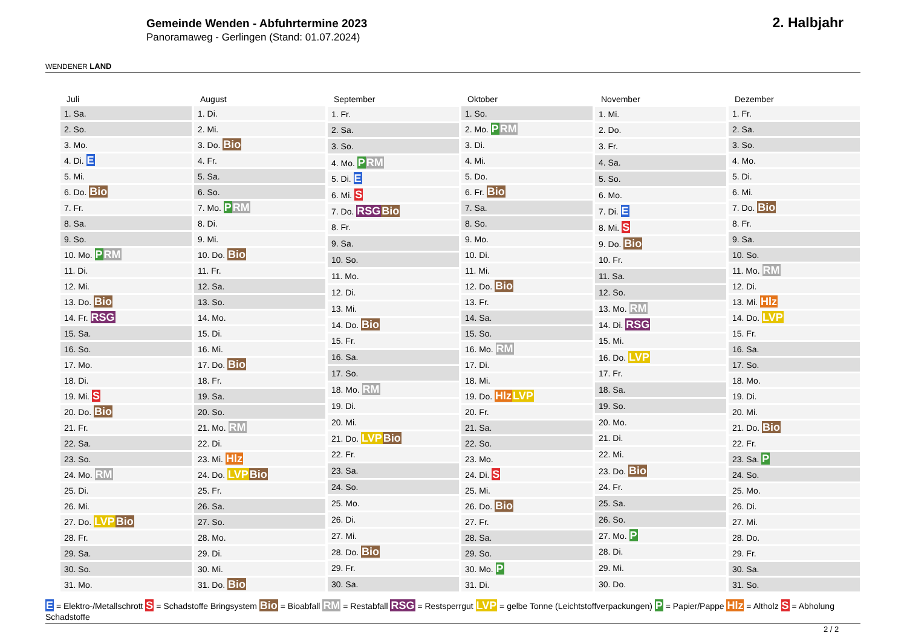WENDENER LAND
Gemeinde Wenden - Abfuhrtermine 2023
Panoramaweg - Gerlingen (Stand: 01.07.2024)
2. Halbjahr
| Juli |
| --- |
| 1. Sa. |
| 2. So. |
| 3. Mo. |
| 4. Di. E |
| 5. Mi. |
| 6. Do. Bio |
| 7. Fr. |
| 8. Sa. |
| 9. So. |
| 10. Mo. P RM |
| 11. Di. |
| 12. Mi. |
| 13. Do. Bio |
| 14. Fr. RSG |
| 15. Sa. |
| 16. So. |
| 17. Mo. |
| 18. Di. |
| 19. Mi. S |
| 20. Do. Bio |
| 21. Fr. |
| 22. Sa. |
| 23. So. |
| 24. Mo. RM |
| 25. Di. |
| 26. Mi. |
| 27. Do. LVP Bio |
| 28. Fr. |
| 29. Sa. |
| 30. So. |
| 31. Mo. |
| August |
| --- |
| 1. Di. |
| 2. Mi. |
| 3. Do. Bio |
| 4. Fr. |
| 5. Sa. |
| 6. So. |
| 7. Mo. P RM |
| 8. Di. |
| 9. Mi. |
| 10. Do. Bio |
| 11. Fr. |
| 12. Sa. |
| 13. So. |
| 14. Mo. |
| 15. Di. |
| 16. Mi. |
| 17. Do. Bio |
| 18. Fr. |
| 19. Sa. |
| 20. So. |
| 21. Mo. RM |
| 22. Di. |
| 23. Mi. Hlz |
| 24. Do. LVP Bio |
| 25. Fr. |
| 26. Sa. |
| 27. So. |
| 28. Mo. |
| 29. Di. |
| 30. Mi. |
| 31. Do. Bio |
| September |
| --- |
| 1. Fr. |
| 2. Sa. |
| 3. So. |
| 4. Mo. P RM |
| 5. Di. E |
| 6. Mi. S |
| 7. Do. RSG Bio |
| 8. Fr. |
| 9. Sa. |
| 10. So. |
| 11. Mo. |
| 12. Di. |
| 13. Mi. |
| 14. Do. Bio |
| 15. Fr. |
| 16. Sa. |
| 17. So. |
| 18. Mo. RM |
| 19. Di. |
| 20. Mi. |
| 21. Do. LVP Bio |
| 22. Fr. |
| 23. Sa. |
| 24. So. |
| 25. Mo. |
| 26. Di. |
| 27. Mi. |
| 28. Do. Bio |
| 29. Fr. |
| 30. Sa. |
| Oktober |
| --- |
| 1. So. |
| 2. Mo. P RM |
| 3. Di. |
| 4. Mi. |
| 5. Do. |
| 6. Fr. Bio |
| 7. Sa. |
| 8. So. |
| 9. Mo. |
| 10. Di. |
| 11. Mi. |
| 12. Do. Bio |
| 13. Fr. |
| 14. Sa. |
| 15. So. |
| 16. Mo. RM |
| 17. Di. |
| 18. Mi. |
| 19. Do. Hlz LVP |
| 20. Fr. |
| 21. Sa. |
| 22. So. |
| 23. Mo. |
| 24. Di. S |
| 25. Mi. |
| 26. Do. Bio |
| 27. Fr. |
| 28. Sa. |
| 29. So. |
| 30. Mo. P |
| 31. Di. |
| November |
| --- |
| 1. Mi. |
| 2. Do. |
| 3. Fr. |
| 4. Sa. |
| 5. So. |
| 6. Mo. |
| 7. Di. E |
| 8. Mi. S |
| 9. Do. Bio |
| 10. Fr. |
| 11. Sa. |
| 12. So. |
| 13. Mo. RM |
| 14. Di. RSG |
| 15. Mi. |
| 16. Do. LVP |
| 17. Fr. |
| 18. Sa. |
| 19. So. |
| 20. Mo. |
| 21. Di. |
| 22. Mi. |
| 23. Do. Bio |
| 24. Fr. |
| 25. Sa. |
| 26. So. |
| 27. Mo. P |
| 28. Di. |
| 29. Mi. |
| 30. Do. |
| Dezember |
| --- |
| 1. Fr. |
| 2. Sa. |
| 3. So. |
| 4. Mo. |
| 5. Di. |
| 6. Mi. |
| 7. Do. Bio |
| 8. Fr. |
| 9. Sa. |
| 10. So. |
| 11. Mo. RM |
| 12. Di. |
| 13. Mi. Hlz |
| 14. Do. LVP |
| 15. Fr. |
| 16. Sa. |
| 17. So. |
| 18. Mo. |
| 19. Di. |
| 20. Mi. |
| 21. Do. Bio |
| 22. Fr. |
| 23. Sa. P |
| 24. So. |
| 25. Mo. |
| 26. Di. |
| 27. Mi. |
| 28. Do. |
| 29. Fr. |
| 30. Sa. |
| 31. So. |
E = Elektro-/Metallschrott S = Schadstoffe Bringsystem Bio = Bioabfall RM = Restabfall RSG = Restsperrgut LVP = gelbe Tonne (Leichtstoffverpackungen) P = Papier/Pappe Hlz = Altholz S = Abholung Schadstoffe
2 / 2